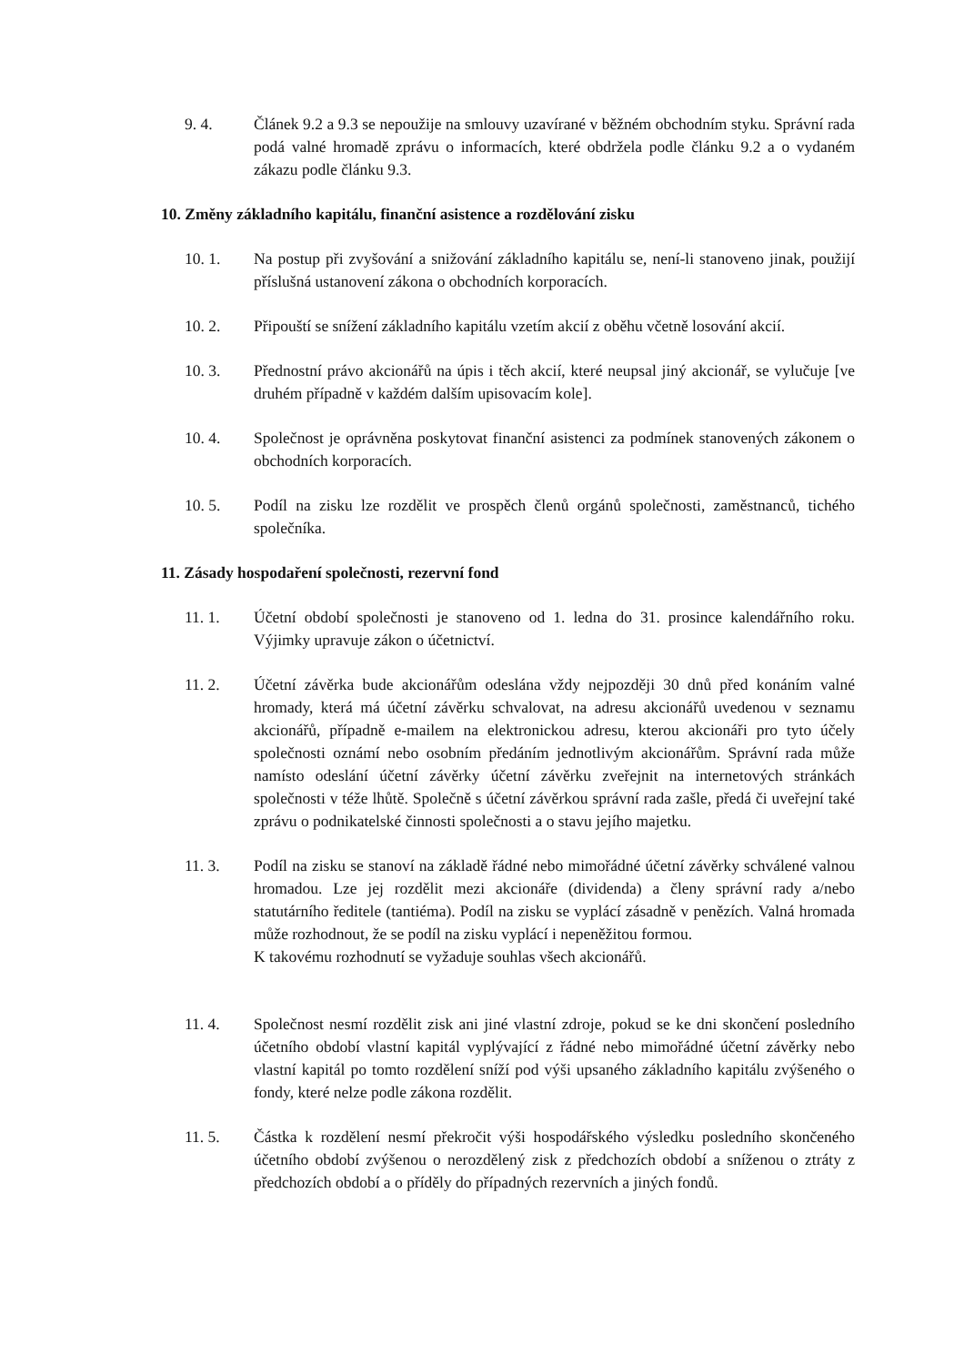9. 4. Článek 9.2 a 9.3 se nepoužije na smlouvy uzavírané v běžném obchodním styku. Správní rada podá valné hromadě zprávu o informacích, které obdržela podle článku 9.2 a o vydaném zákazu podle článku 9.3.
10. Změny základního kapitálu, finanční asistence a rozdělování zisku
10. 1. Na postup při zvyšování a snižování základního kapitálu se, není-li stanoveno jinak, použijí příslušná ustanovení zákona o obchodních korporacích.
10. 2. Připouští se snížení základního kapitálu vzetím akcií z oběhu včetně losování akcií.
10. 3. Přednostní právo akcionářů na úpis i těch akcií, které neupsal jiný akcionář, se vylučuje [ve druhém případně v každém dalším upisovacím kole].
10. 4. Společnost je oprávněna poskytovat finanční asistenci za podmínek stanovených zákonem o obchodních korporacích.
10. 5. Podíl na zisku lze rozdělit ve prospěch členů orgánů společnosti, zaměstnanců, tichého společníka.
11. Zásady hospodaření společnosti, rezervní fond
11. 1. Účetní období společnosti je stanoveno od 1. ledna do 31. prosince kalendářního roku. Výjimky upravuje zákon o účetnictví.
11. 2. Účetní závěrka bude akcionářům odeslána vždy nejpozději 30 dnů před konáním valné hromady, která má účetní závěrku schvalovat, na adresu akcionářů uvedenou v seznamu akcionářů, případně e-mailem na elektronickou adresu, kterou akcionáři pro tyto účely společnosti oznámí nebo osobním předáním jednotlivým akcionářům. Správní rada může namísto odeslání účetní závěrky účetní závěrku zveřejnit na internetových stránkách společnosti v téže lhůtě. Společně s účetní závěrkou správní rada zašle, předá či uveřejní také zprávu o podnikatelské činnosti společnosti a o stavu jejího majetku.
11. 3. Podíl na zisku se stanoví na základě řádné nebo mimořádné účetní závěrky schválené valnou hromadou. Lze jej rozdělit mezi akcionáře (dividenda) a členy správní rady a/nebo statutárního ředitele (tantiéma). Podíl na zisku se vyplácí zásadně v penězích. Valná hromada může rozhodnout, že se podíl na zisku vyplácí i nepeněžitou formou.
K takovému rozhodnutí se vyžaduje souhlas všech akcionářů.
11. 4. Společnost nesmí rozdělit zisk ani jiné vlastní zdroje, pokud se ke dni skončení posledního účetního období vlastní kapitál vyplývající z řádné nebo mimořádné účetní závěrky nebo vlastní kapitál po tomto rozdělení sníží pod výši upsaného základního kapitálu zvýšeného o fondy, které nelze podle zákona rozdělit.
11. 5. Částka k rozdělení nesmí překročit výši hospodářského výsledku posledního skončeného účetního období zvýšenou o nerozdělený zisk z předchozích období a sníženou o ztráty z předchozích období a o příděly do případných rezervních a jiných fondů.